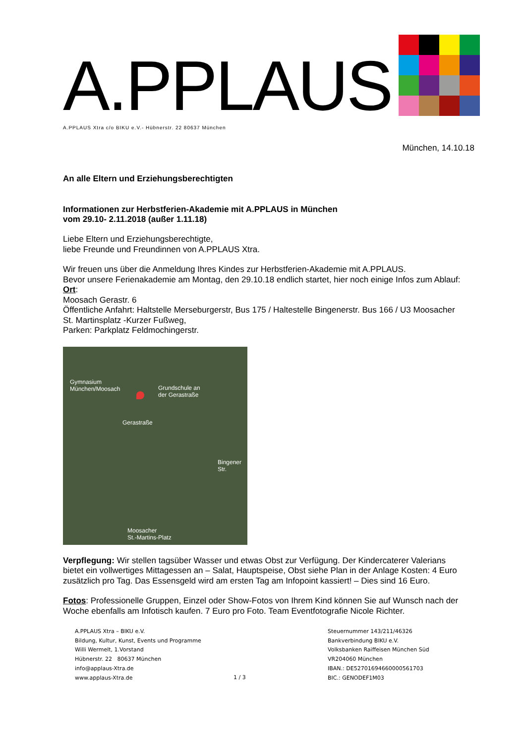A.PPLAUS
A.PPLAUS Xtra c/o BIKU e.V.- Hübnerstr. 22 80637 München
München, 14.10.18
An alle Eltern und Erziehungsberechtigten
Informationen zur Herbstferien-Akademie mit A.PPLAUS in München
vom 29.10- 2.11.2018 (außer 1.11.18)
Liebe Eltern und Erziehungsberechtigte,
liebe Freunde und Freundinnen von A.PPLAUS Xtra.
Wir freuen uns über die Anmeldung Ihres Kindes zur Herbstferien-Akademie mit A.PPLAUS.
Bevor unsere Ferienakademie am Montag, den 29.10.18 endlich startet, hier noch einige Infos zum Ablauf:
Ort:
Moosach Gerastr. 6
Öffentliche Anfahrt: Haltstelle Merseburgerstr, Bus 175 / Haltestelle Bingenerstr. Bus 166 / U3 Moosacher St. Martinsplatz -Kurzer Fußweg,
Parken: Parkplatz Feldmochingerstr.
Gymnasium
München/Moosach
Grundschule an
der Gerastraße
Gerastraße
Bingener Str.
Moosacher
St.-Martins-Platz
Verpflegung: Wir stellen tagsüber Wasser und etwas Obst zur Verfügung. Der Kindercaterer Valerians bietet ein vollwertiges Mittagessen an – Salat, Hauptspeise, Obst siehe Plan in der Anlage Kosten: 4 Euro zusätzlich pro Tag. Das Essensgeld wird am ersten Tag am Infopoint kassiert! – Dies sind 16 Euro.
Fotos: Professionelle Gruppen, Einzel oder Show-Fotos von Ihrem Kind können Sie auf Wunsch nach der Woche ebenfalls am Infotisch kaufen. 7 Euro pro Foto. Team Eventfotografie Nicole Richter.
A.PPLAUS Xtra – BIKU e.V.
Bildung, Kultur, Kunst, Events und Programme
Willi Wermelt, 1.Vorstand
Hübnerstr. 22 80637 München
info@applaus-Xtra.de
www.applaus-Xtra.de
1 / 3
Steuernummer 143/211/46326
Bankverbindung BIKU e.V.
Volksbanken Raiffeisen München Süd
VR204060 München
IBAN.: DE52701694660000561703
BIC.: GENODEF1M03